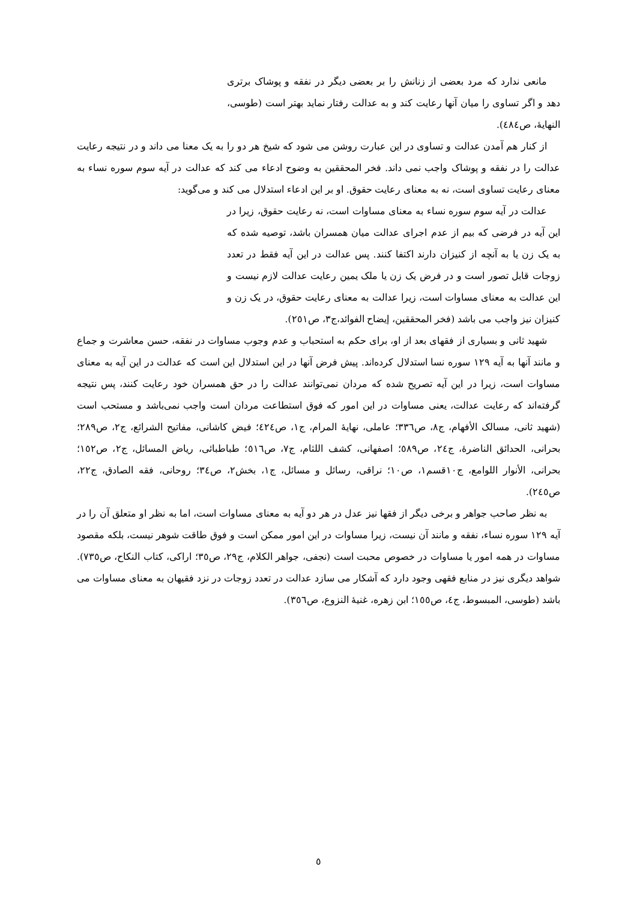مانعی ندارد که مرد بعضی از زنانش را بر بعضی دیگر در نفقه و پوشاک برتری دهد و اگر تساوی را میان آنها رعایت کند و به عدالت رفتار نماید بهتر است (طوسی، النهایهٔ، ص٤٨٤).
از کنار هم آمدن عدالت و تساوی در این عبارت روشن می شود که شیخ هر دو را به یک معنا می داند و در نتیجه رعایت عدالت را در نفقه و پوشاک واجب نمی داند. فخر المحققین به وضوح ادعاء می کند که عدالت در آیه سوم سوره نساء به معنای رعایت تساوی است، نه به معنای رعایت حقوق. او بر این ادعاء استدلال می کند و می‌گوید:
عدالت در آیه سوم سوره نساء به معنای مساوات است، نه رعایت حقوق، زیرا در این آیه در فرضی که بیم از عدم اجرای عدالت میان همسران باشد، توصیه شده که به یک زن یا به آنچه از کنیزان دارند اکتفا کنند. پس عدالت در این آیه فقط در تعدد زوجات قابل تصور است و در فرض یک زن یا ملک یمین رعایت عدالت لازم نیست و این عدالت به معنای مساوات است، زیرا عدالت به معنای رعایت حقوق، در یک زن و کنیزان نیز واجب می باشد (فخر المحققین، إیضاح الفوائد،ج٣، ص٢٥١).
شهید ثانی و بسیاری از فقهای بعد از او، برای حکم به استحباب و عدم وجوب مساوات در نفقه، حسن معاشرت و جماع و مانند آنها به آیه ١٢٩ سوره نسا استدلال کرده‌اند. پیش فرض آنها در این استدلال این است که عدالت در این آیه به معنای مساوات است، زیرا در این آیه تصریح شده که مردان نمی‌توانند عدالت را در حق همسران خود رعایت کنند، پس نتیجه گرفته‌اند که رعایت عدالت، یعنی مساوات در این امور که فوق استطاعت مردان است واجب نمی‌باشد و مستحب است (شهید ثانی، مسالک الأفهام، ج٨، ص٣٣٦؛ عاملی، نهایهٔ المرام، ج١، ص٤٢٤؛ فیض کاشانی، مفاتیح الشرائع، ج٢، ص٢٨٩؛ بحرانی، الحدائق الناضرهٔ، ج٢٤، ص٥٨٩؛ اصفهانی، کشف اللثام، ج٧، ص٥١٦؛ طباطبائی، ریاض المسائل، ج٢، ص١٥٢؛ بحرانی، الأنوار اللوامع، ج١٠قسم١، ص١٠؛ نراقی، رسائل و مسائل، ج١، بخش٢، ص٣٤؛ روحانی، فقه الصادق، ج٢٢، ص٢٤٥).
به نظر صاحب جواهر و برخی دیگر از فقها نیز عدل در هر دو آیه به معنای مساوات است، اما به نظر او متعلق آن را در آیه ١٢٩ سوره نساء، نفقه و مانند آن نیست، زیرا مساوات در این امور ممکن است و فوق طاقت شوهر نیست، بلکه مقصود مساوات در همه امور یا مساوات در خصوص محبت است (نجفی، جواهر الکلام، ج٢٩، ص٣٥؛ اراکی، کتاب النکاح، ص٧٣٥). شواهد دیگری نیز در منابع فقهی وجود دارد که آشکار می سازد عدالت در تعدد زوجات در نزد فقیهان به معنای مساوات می باشد (طوسی، المبسوط، ج٤، ص١٥٥؛ ابن زهره، غنیهٔ النزوع، ص٣٥٦).
٥